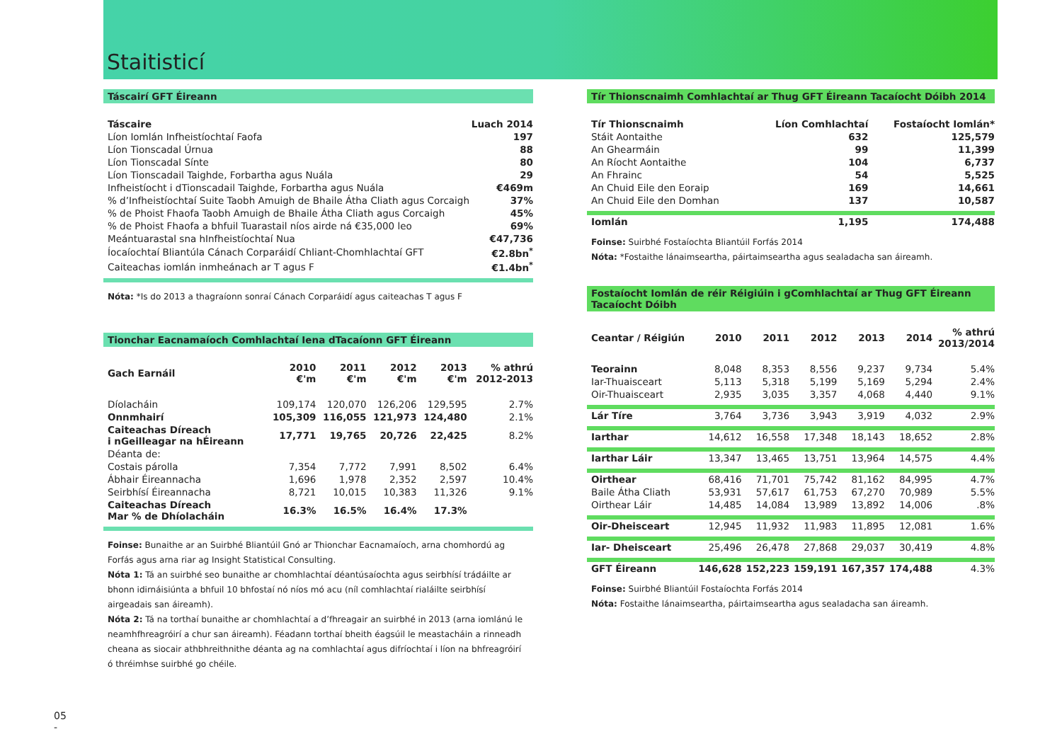Staitisticí
Táscairí GFT Éireann
| Táscaire | Luach 2014 |
| --- | --- |
| Líon Iomlán Infheistíochtaí Faofa | 197 |
| Líon Tionscadal Úrnua | 88 |
| Líon Tionscadal Sínte | 80 |
| Líon Tionscadail Taighde, Forbartha agus Nuála | 29 |
| Infheistíocht i dTionscadail Taighde, Forbartha agus Nuála | €469m |
| % d’Infheistíochtaí Suite Taobh Amuigh de Bhaile Átha Cliath agus Corcaigh | 37% |
| % de Phoist Fhaofa Taobh Amuigh de Bhaile Átha Cliath agus Corcaigh | 45% |
| % de Phoist Fhaofa a bhfuil Tuarastail níos airde ná €35,000 leo | 69% |
| Meántuarastal sna hInfheistíochtaí Nua | €47,736 |
| Íocaíochtaí Bliantúla Cánach Corparáidí Chliant-Chomhlachtaí GFT | €2.8bn<sup>*</sup> |
| Caiteachas iomlán inmheánach ar T agus F | €1.4bn<sup>*</sup> |
Nóta: *Is do 2013 a thagraíonn sonraí Cánach Corparáidí agus caiteachas T agus F
Tionchar Eacnamaíoch Comhlachtaí Iena dTacaíonn GFT Éireann
| Gach Earnáil | 2010 €'m | 2011 €'m | 2012 €'m | 2013 €'m | % athrú 2012-2013 |
| --- | --- | --- | --- | --- | --- |
| Díolacháin | 109,174 | 120,070 | 126,206 | 129,595 | 2.7% |
| Onnmhairí | 105,309 | 116,055 | 121,973 | 124,480 | 2.1% |
| Caiteachas Díreach i nGeilleagar na hÉireann | 17,771 | 19,765 | 20,726 | 22,425 | 8.2% |
| Déanta de: | | | | | |
| Costais párolla | 7,354 | 7,772 | 7,991 | 8,502 | 6.4% |
| Ábhair Éireannacha | 1,696 | 1,978 | 2,352 | 2,597 | 10.4% |
| Seirbhísí Éireannacha | 8,721 | 10,015 | 10,383 | 11,326 | 9.1% |
| Caiteachas Díreach Mar % de Dhíolacháin | 16.3% | 16.5% | 16.4% | 17.3% | |
Foinse: Bunaithe ar an Suirbhé Bliantúil Gnó ar Thionchar Eacnamaíoch, arna chomhordú ag Forfás agus arna riar ag Insight Statistical Consulting.
Nóta 1: Tá an suirbhé seo bunaithe ar chomhlachtaí déantúsaíochta agus seirbhísí trádáilte ar bhonn idirnáisiúnta a bhfuil 10 bhfostaí nó níos mó acu (níl comhlachtaí rialáilte seirbhísí airgeadais san áireamh).
Nóta 2: Tá na torthaí bunaithe ar chomhlachtaí a d’fhreagair an suirbhé in 2013 (arna iomlánú le neamhfhreagróirí a chur san áireamh). Féadann torthaí bheith éagsúil le meastacháin a rinneadh cheana as siocair athbhreithnithe déanta ag na comhlachtaí agus difríochtaí i líon na bhfreagróirí ó thréimhse suirbhé go chéile.
Tír Thionscnaimh Comhlachtaí ar Thug GFT Éireann Tacaíocht Dóibh 2014
| Tír Thionscnaimh | Líon Comhlachtaí | Fostaíocht Iomlán* |
| --- | --- | --- |
| Stáit Aontaithe | 632 | 125,579 |
| An Ghearmáin | 99 | 11,399 |
| An Ríocht Aontaithe | 104 | 6,737 |
| An Fhrainc | 54 | 5,525 |
| An Chuid Eile den Eoraip | 169 | 14,661 |
| An Chuid Eile den Domhan | 137 | 10,587 |
| Iomlán | 1,195 | 174,488 |
Foinse: Suirbhé Fostaíochta Bliantúil Forfás 2014
Nóta: *Fostaithe lánaimseartha, páirtaimseartha agus sealadacha san áireamh.
Fostaíocht Iomlán de réir Réigiúin i gComhlachtaí ar Thug GFT Éireann Tacaíocht Dóibh
| Ceantar / Réigiún | 2010 | 2011 | 2012 | 2013 | 2014 | % athrú 2013/2014 |
| --- | --- | --- | --- | --- | --- | --- |
| Teorainn | 8,048 | 8,353 | 8,556 | 9,237 | 9,734 | 5.4% |
| Iar-Thuaisceart | 5,113 | 5,318 | 5,199 | 5,169 | 5,294 | 2.4% |
| Oir-Thuaisceart | 2,935 | 3,035 | 3,357 | 4,068 | 4,440 | 9.1% |
| Lár Tíre | 3,764 | 3,736 | 3,943 | 3,919 | 4,032 | 2.9% |
| Iarthar | 14,612 | 16,558 | 17,348 | 18,143 | 18,652 | 2.8% |
| Iarthar Láir | 13,347 | 13,465 | 13,751 | 13,964 | 14,575 | 4.4% |
| Oirthear | 68,416 | 71,701 | 75,742 | 81,162 | 84,995 | 4.7% |
| Baile Átha Cliath | 53,931 | 57,617 | 61,753 | 67,270 | 70,989 | 5.5% |
| Oirthear Láir | 14,485 | 14,084 | 13,989 | 13,892 | 14,006 | .8% |
| Oir-Dheisceart | 12,945 | 11,932 | 11,983 | 11,895 | 12,081 | 1.6% |
| Iar- Dheisceart | 25,496 | 26,478 | 27,868 | 29,037 | 30,419 | 4.8% |
| GFT Éireann | 146,628 | 152,223 | 159,191 | 167,357 | 174,488 | 4.3% |
Foinse: Suirbhé Bliantúil Fostaíochta Forfás 2014
Nóta: Fostaithe lánaimseartha, páirtaimseartha agus sealadacha san áireamh.
05
-